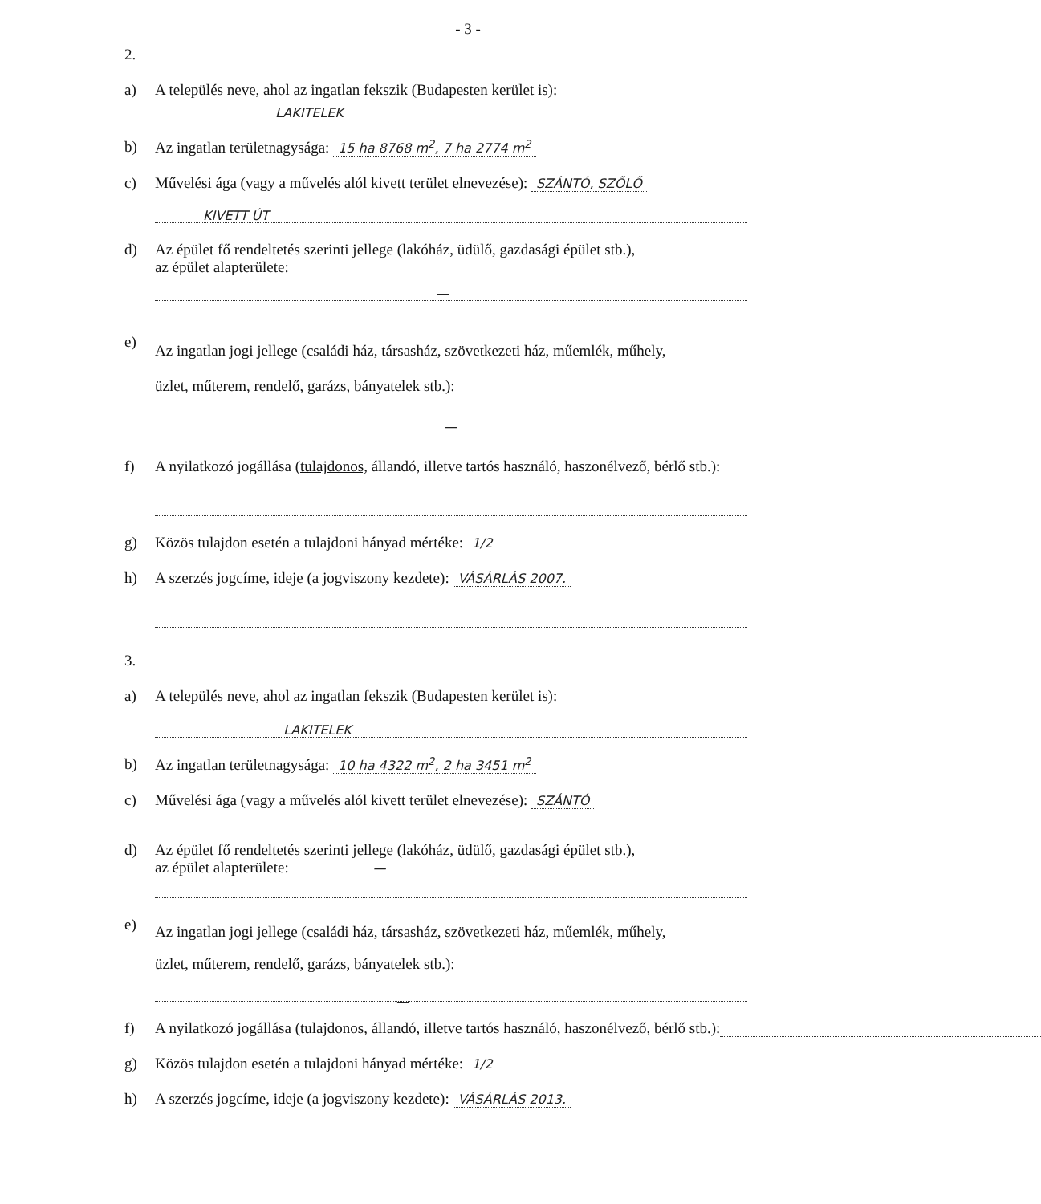- 3 -
2.
a) A település neve, ahol az ingatlan fekszik (Budapesten kerület is):
LAKITELEK
b) Az ingatlan területnagysága: 15 ha 8768 m<sup>2</sup>, 7 ha 2774 m<sup>2</sup>
c) Művelési ága (vagy a művelés alól kivett terület elnevezése): SZÁNTÓ, SZŐLŐ
KIVETT ÚT
d) Az épület fő rendeltetés szerinti jellege (lakóház, üdülő, gazdasági épület stb.),
az épület alapterülete:
—
e)
Az ingatlan jogi jellege (családi ház, társasház, szövetkezeti ház, műemlék, műhely,
üzlet, műterem, rendelő, garázs, bányatelek stb.):
—
f) A nyilatkozó jogállása (tulajdonos, állandó, illetve tartós használó, haszonélvező, bérlő stb.):
g) Közös tulajdon esetén a tulajdoni hányad mértéke: 1/2
h) A szerzés jogcíme, ideje (a jogviszony kezdete): VÁSÁRLÁS 2007.
3.
a) A település neve, ahol az ingatlan fekszik (Budapesten kerület is):
LAKITELEK
b) Az ingatlan területnagysága: 10 ha 4322 m<sup>2</sup>, 2 ha 3451 m<sup>2</sup>
c) Művelési ága (vagy a művelés alól kivett terület elnevezése): SZÁNTÓ
d) Az épület fő rendeltetés szerinti jellege (lakóház, üdülő, gazdasági épület stb.),
az épület alapterülete: —
e)
Az ingatlan jogi jellege (családi ház, társasház, szövetkezeti ház, műemlék, műhely,
üzlet, műterem, rendelő, garázs, bányatelek stb.):
—
f) A nyilatkozó jogállása (tulajdonos, állandó, illetve tartós használó, haszonélvező, bérlő stb.):
g) Közös tulajdon esetén a tulajdoni hányad mértéke: 1/2
h) A szerzés jogcíme, ideje (a jogviszony kezdete): VÁSÁRLÁS 2013.